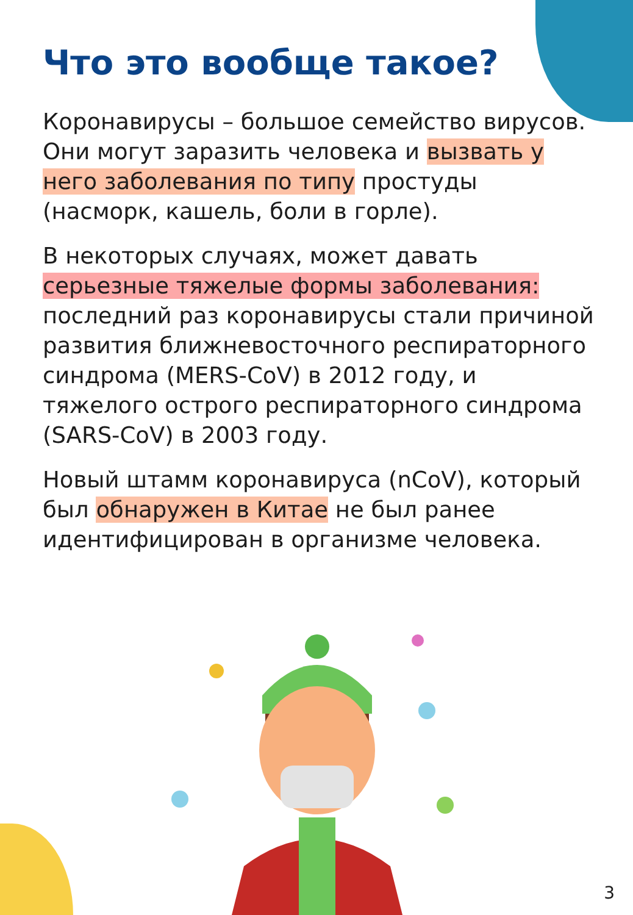Что это вообще такое?
Коронавирусы – большое семейство вирусов. Они могут заразить человека и вызвать у него заболевания по типу простуды (насморк, кашель, боли в горле).
В некоторых случаях, может давать серьезные тяжелые формы заболевания: последний раз коронавирусы стали причиной развития ближневосточного респираторного синдрома (MERS-CoV) в 2012 году, и тяжелого острого респираторного синдрома (SARS-CoV) в 2003 году.
Новый штамм коронавируса (nCoV), который был обнаружен в Китае не был ранее идентифицирован в организме человека.
3